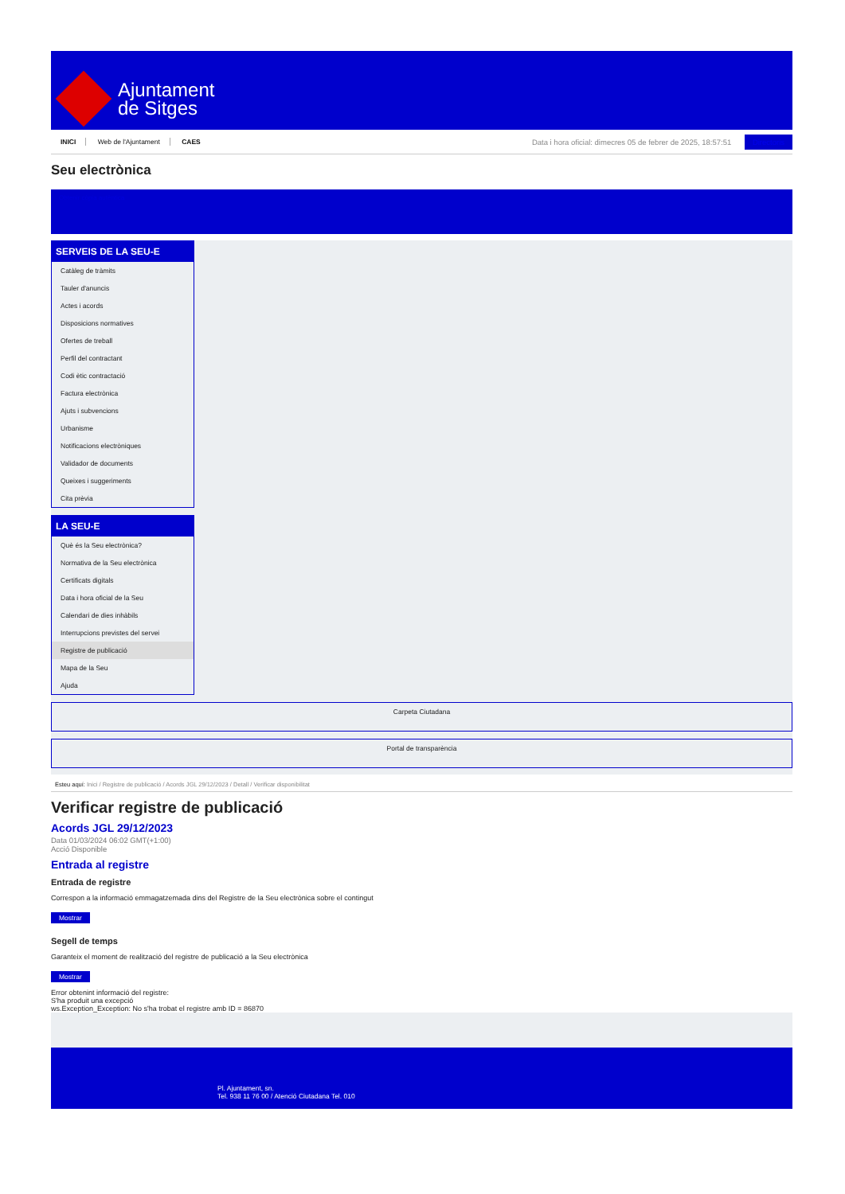Ajuntament
de Sitges
INICI Web de l'Ajuntament CAES
Data i hora oficial: dimecres 05 de febrer de 2025, 18:57:51 Directoris
Seu electrònica
Obtenir còpia autèntica
SERVEIS DE LA SEU-E
Catàleg de tràmits
Tauler d'anuncis
Actes i acords
Disposicions normatives
Ofertes de treball
Perfil del contractant
Codi ètic contractació
Factura electrònica
Ajuts i subvencions
Urbanisme
Notificacions electròniques
Validador de documents
Queixes i suggeriments
Cita prèvia
LA SEU-E
Què és la Seu electrònica?
Normativa de la Seu electrònica
Certificats digitals
Data i hora oficial de la Seu
Calendari de dies inhàbils
Interrupcions previstes del servei
Registre de publicació
Mapa de la Seu
Ajuda
Carpeta Ciutadana
Portal de transparència
Esteu aquí: Inici / Registre de publicació / Acords JGL 29/12/2023 / Detall / Verificar disponibilitat
Verificar registre de publicació
Acords JGL 29/12/2023
Data 01/03/2024 06:02 GMT(+1:00)
Acció Disponible
Entrada al registre
Entrada de registre
Correspon a la informació emmagatzemada dins del Registre de la Seu electrònica sobre el contingut
Mostrar
Segell de temps
Garanteix el moment de realització del registre de publicació a la Seu electrònica
Mostrar
Error obtenint informació del registre:
S'ha produit una excepció
ws.Exception_Exception: No s'ha trobat el registre amb ID = 86870
Pl. Ajuntament, sn.
Tel. 938 11 76 00 / Atenció Ciutadana Tel. 010